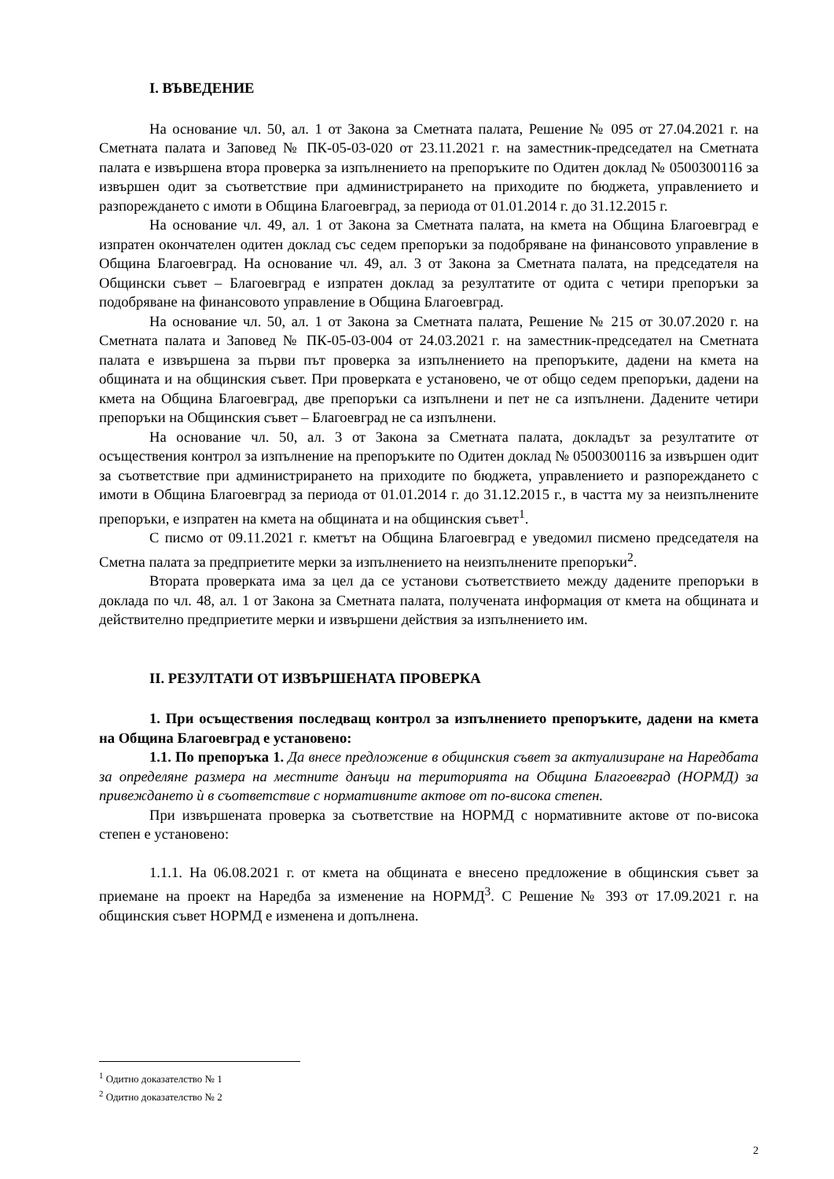I. ВЪВЕДЕНИЕ
На основание чл. 50, ал. 1 от Закона за Сметната палата, Решение № 095 от 27.04.2021 г. на Сметната палата и Заповед № ПК-05-03-020 от 23.11.2021 г. на заместник-председател на Сметната палата е извършена втора проверка за изпълнението на препоръките по Одитен доклад № 0500300116 за извършен одит за съответствие при администрирането на приходите по бюджета, управлението и разпореждането с имоти в Община Благоевград, за периода от 01.01.2014 г. до 31.12.2015 г.
На основание чл. 49, ал. 1 от Закона за Сметната палата, на кмета на Община Благоевград е изпратен окончателен одитен доклад със седем препоръки за подобряване на финансовото управление в Община Благоевград. На основание чл. 49, ал. 3 от Закона за Сметната палата, на председателя на Общински съвет – Благоевград е изпратен доклад за резултатите от одита с четири препоръки за подобряване на финансовото управление в Община Благоевград.
На основание чл. 50, ал. 1 от Закона за Сметната палата, Решение № 215 от 30.07.2020 г. на Сметната палата и Заповед № ПК-05-03-004 от 24.03.2021 г. на заместник-председател на Сметната палата е извършена за първи път проверка за изпълнението на препоръките, дадени на кмета на общината и на общинския съвет. При проверката е установено, че от общо седем препоръки, дадени на кмета на Община Благоевград, две препоръки са изпълнени и пет не са изпълнени. Дадените четири препоръки на Общинския съвет – Благоевград не са изпълнени.
На основание чл. 50, ал. 3 от Закона за Сметната палата, докладът за резултатите от осъществения контрол за изпълнение на препоръките по Одитен доклад № 0500300116 за извършен одит за съответствие при администрирането на приходите по бюджета, управлението и разпореждането с имоти в Община Благоевград за периода от 01.01.2014 г. до 31.12.2015 г., в частта му за неизпълнените препоръки, е изпратен на кмета на общината и на общинския съвет<sup>1</sup>.
С писмо от 09.11.2021 г. кметът на Община Благоевград е уведомил писмено председателя на Сметна палата за предприетите мерки за изпълнението на неизпълнените препоръки<sup>2</sup>.
Втората проверката има за цел да се установи съответствието между дадените препоръки в доклада по чл. 48, ал. 1 от Закона за Сметната палата, получената информация от кмета на общината и действително предприетите мерки и извършени действия за изпълнението им.
II. РЕЗУЛТАТИ ОТ ИЗВЪРШЕНАТА ПРОВЕРКА
1. При осъществения последващ контрол за изпълнението препоръките, дадени на кмета на Община Благоевград е установено:
1.1. По препоръка 1. Да внесе предложение в общинския съвет за актуализиране на Наредбата за определяне размера на местните данъци на територията на Община Благоевград (НОРМД) за привеждането ѝ в съответствие с нормативните актове от по-висока степен.
При извършената проверка за съответствие на НОРМД с нормативните актове от по-висока степен е установено:
1.1.1. На 06.08.2021 г. от кмета на общината е внесено предложение в общинския съвет за приемане на проект на Наредба за изменение на НОРМД<sup>3</sup>. С Решение № 393 от 17.09.2021 г. на общинския съвет НОРМД е изменена и допълнена.
<sup>1</sup> Одитно доказателство № 1
<sup>2</sup> Одитно доказателство № 2
2